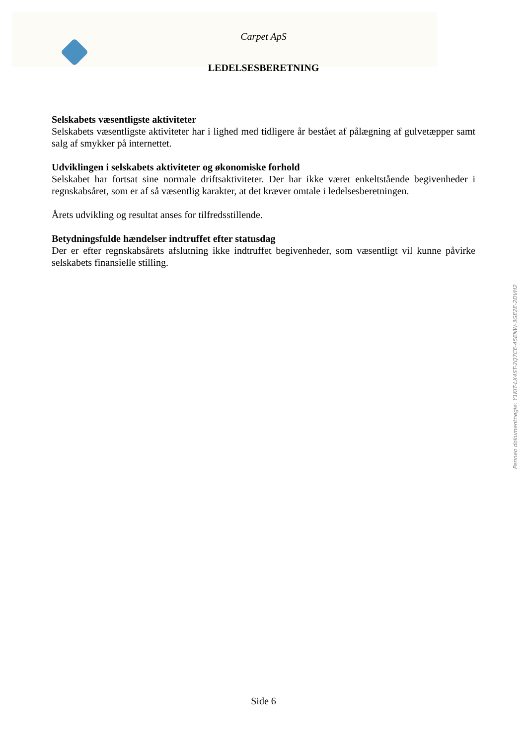Carpet ApS
LEDELSESBERETNING
Selskabets væsentligste aktiviteter
Selskabets væsentligste aktiviteter har i lighed med tidligere år bestået af pålægning af gulvetæpper samt salg af smykker på internettet.
Udviklingen i selskabets aktiviteter og økonomiske forhold
Selskabet har fortsat sine normale driftsaktiviteter. Der har ikke været enkeltstående begivenheder i regnskabsåret, som er af så væsentlig karakter, at det kræver omtale i ledelsesberetningen.
Årets udvikling og resultat anses for tilfredsstillende.
Betydningsfulde hændelser indtruffet efter statusdag
Der er efter regnskabsårets afslutning ikke indtruffet begivenheder, som væsentligt vil kunne påvirke selskabets finansielle stilling.
Penneo dokumentnøgle: Y1KIT-LX4ST-2Q7CE-45ENW-3GE2E-2DVH2
Side 6